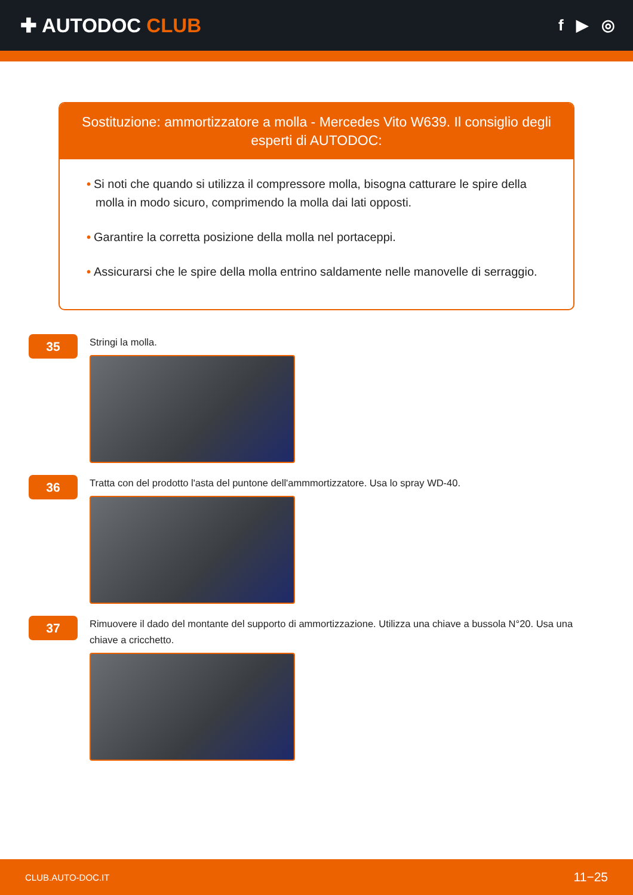✚ AUTODOC CLUB
f ▶ ◎
Sostituzione: ammortizzatore a molla - Mercedes Vito W639. Il consiglio degli esperti di AUTODOC:
• Si noti che quando si utilizza il compressore molla, bisogna catturare le spire della molla in modo sicuro, comprimendo la molla dai lati opposti.
• Garantire la corretta posizione della molla nel portaceppi.
• Assicurarsi che le spire della molla entrino saldamente nelle manovelle di serraggio.
35
Stringi la molla.
36
Tratta con del prodotto l'asta del puntone dell'ammmortizzatore. Usa lo spray WD-40.
37
Rimuovere il dado del montante del supporto di ammortizzazione. Utilizza una chiave a bussola N°20. Usa una chiave a cricchetto.
CLUB.AUTO-DOC.IT 11−25